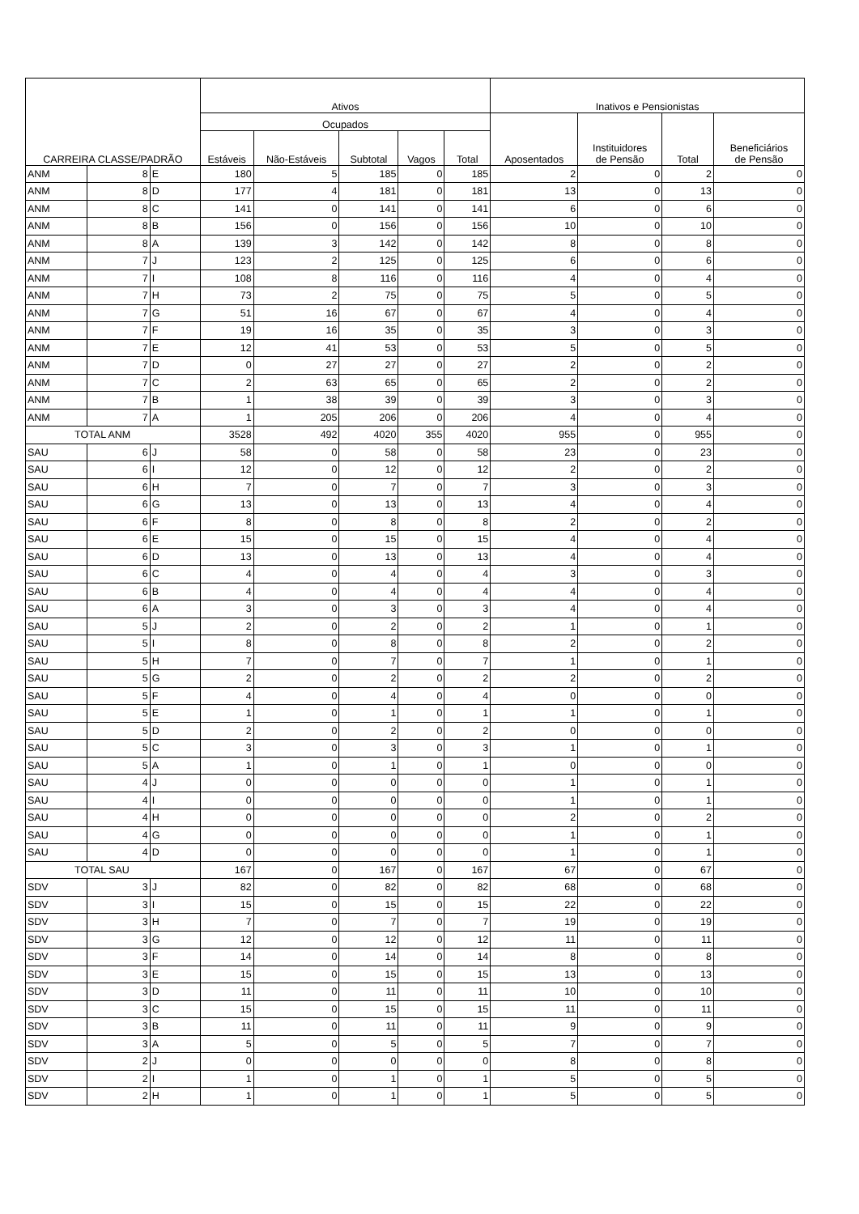| CARREIRA CLASSE/PADRÃO | | | Ativos | | | | | Inativos e Pensionistas | | | |
| --- | --- | --- | --- | --- | --- | --- | --- | --- | --- | --- | --- |
| | | | Ocupados | | | | | Aposentados | Instituidores de Pensão | Total | Beneficiários de Pensão |
| | | | Estáveis | Não-Estáveis | Subtotal | Vagos | Total | | | | |
| ANM | 8 | E | 180 | 5 | 185 | 0 | 185 | 2 | 0 | 2 | 0 |
| ANM | 8 | D | 177 | 4 | 181 | 0 | 181 | 13 | 0 | 13 | 0 |
| ANM | 8 | C | 141 | 0 | 141 | 0 | 141 | 6 | 0 | 6 | 0 |
| ANM | 8 | B | 156 | 0 | 156 | 0 | 156 | 10 | 0 | 10 | 0 |
| ANM | 8 | A | 139 | 3 | 142 | 0 | 142 | 8 | 0 | 8 | 0 |
| ANM | 7 | J | 123 | 2 | 125 | 0 | 125 | 6 | 0 | 6 | 0 |
| ANM | 7 | I | 108 | 8 | 116 | 0 | 116 | 4 | 0 | 4 | 0 |
| ANM | 7 | H | 73 | 2 | 75 | 0 | 75 | 5 | 0 | 5 | 0 |
| ANM | 7 | G | 51 | 16 | 67 | 0 | 67 | 4 | 0 | 4 | 0 |
| ANM | 7 | F | 19 | 16 | 35 | 0 | 35 | 3 | 0 | 3 | 0 |
| ANM | 7 | E | 12 | 41 | 53 | 0 | 53 | 5 | 0 | 5 | 0 |
| ANM | 7 | D | 0 | 27 | 27 | 0 | 27 | 2 | 0 | 2 | 0 |
| ANM | 7 | C | 2 | 63 | 65 | 0 | 65 | 2 | 0 | 2 | 0 |
| ANM | 7 | B | 1 | 38 | 39 | 0 | 39 | 3 | 0 | 3 | 0 |
| ANM | 7 | A | 1 | 205 | 206 | 0 | 206 | 4 | 0 | 4 | 0 |
| TOTAL ANM | | | 3528 | 492 | 4020 | 355 | 4020 | 955 | 0 | 955 | 0 |
| SAU | 6 | J | 58 | 0 | 58 | 0 | 58 | 23 | 0 | 23 | 0 |
| SAU | 6 | I | 12 | 0 | 12 | 0 | 12 | 2 | 0 | 2 | 0 |
| SAU | 6 | H | 7 | 0 | 7 | 0 | 7 | 3 | 0 | 3 | 0 |
| SAU | 6 | G | 13 | 0 | 13 | 0 | 13 | 4 | 0 | 4 | 0 |
| SAU | 6 | F | 8 | 0 | 8 | 0 | 8 | 2 | 0 | 2 | 0 |
| SAU | 6 | E | 15 | 0 | 15 | 0 | 15 | 4 | 0 | 4 | 0 |
| SAU | 6 | D | 13 | 0 | 13 | 0 | 13 | 4 | 0 | 4 | 0 |
| SAU | 6 | C | 4 | 0 | 4 | 0 | 4 | 3 | 0 | 3 | 0 |
| SAU | 6 | B | 4 | 0 | 4 | 0 | 4 | 4 | 0 | 4 | 0 |
| SAU | 6 | A | 3 | 0 | 3 | 0 | 3 | 4 | 0 | 4 | 0 |
| SAU | 5 | J | 2 | 0 | 2 | 0 | 2 | 1 | 0 | 1 | 0 |
| SAU | 5 | I | 8 | 0 | 8 | 0 | 8 | 2 | 0 | 2 | 0 |
| SAU | 5 | H | 7 | 0 | 7 | 0 | 7 | 1 | 0 | 1 | 0 |
| SAU | 5 | G | 2 | 0 | 2 | 0 | 2 | 2 | 0 | 2 | 0 |
| SAU | 5 | F | 4 | 0 | 4 | 0 | 4 | 0 | 0 | 0 | 0 |
| SAU | 5 | E | 1 | 0 | 1 | 0 | 1 | 1 | 0 | 1 | 0 |
| SAU | 5 | D | 2 | 0 | 2 | 0 | 2 | 0 | 0 | 0 | 0 |
| SAU | 5 | C | 3 | 0 | 3 | 0 | 3 | 1 | 0 | 1 | 0 |
| SAU | 5 | A | 1 | 0 | 1 | 0 | 1 | 0 | 0 | 0 | 0 |
| SAU | 4 | J | 0 | 0 | 0 | 0 | 0 | 1 | 0 | 1 | 0 |
| SAU | 4 | I | 0 | 0 | 0 | 0 | 0 | 1 | 0 | 1 | 0 |
| SAU | 4 | H | 0 | 0 | 0 | 0 | 0 | 2 | 0 | 2 | 0 |
| SAU | 4 | G | 0 | 0 | 0 | 0 | 0 | 1 | 0 | 1 | 0 |
| SAU | 4 | D | 0 | 0 | 0 | 0 | 0 | 1 | 0 | 1 | 0 |
| TOTAL SAU | | | 167 | 0 | 167 | 0 | 167 | 67 | 0 | 67 | 0 |
| SDV | 3 | J | 82 | 0 | 82 | 0 | 82 | 68 | 0 | 68 | 0 |
| SDV | 3 | I | 15 | 0 | 15 | 0 | 15 | 22 | 0 | 22 | 0 |
| SDV | 3 | H | 7 | 0 | 7 | 0 | 7 | 19 | 0 | 19 | 0 |
| SDV | 3 | G | 12 | 0 | 12 | 0 | 12 | 11 | 0 | 11 | 0 |
| SDV | 3 | F | 14 | 0 | 14 | 0 | 14 | 8 | 0 | 8 | 0 |
| SDV | 3 | E | 15 | 0 | 15 | 0 | 15 | 13 | 0 | 13 | 0 |
| SDV | 3 | D | 11 | 0 | 11 | 0 | 11 | 10 | 0 | 10 | 0 |
| SDV | 3 | C | 15 | 0 | 15 | 0 | 15 | 11 | 0 | 11 | 0 |
| SDV | 3 | B | 11 | 0 | 11 | 0 | 11 | 9 | 0 | 9 | 0 |
| SDV | 3 | A | 5 | 0 | 5 | 0 | 5 | 7 | 0 | 7 | 0 |
| SDV | 2 | J | 0 | 0 | 0 | 0 | 0 | 8 | 0 | 8 | 0 |
| SDV | 2 | I | 1 | 0 | 1 | 0 | 1 | 5 | 0 | 5 | 0 |
| SDV | 2 | H | 1 | 0 | 1 | 0 | 1 | 5 | 0 | 5 | 0 |